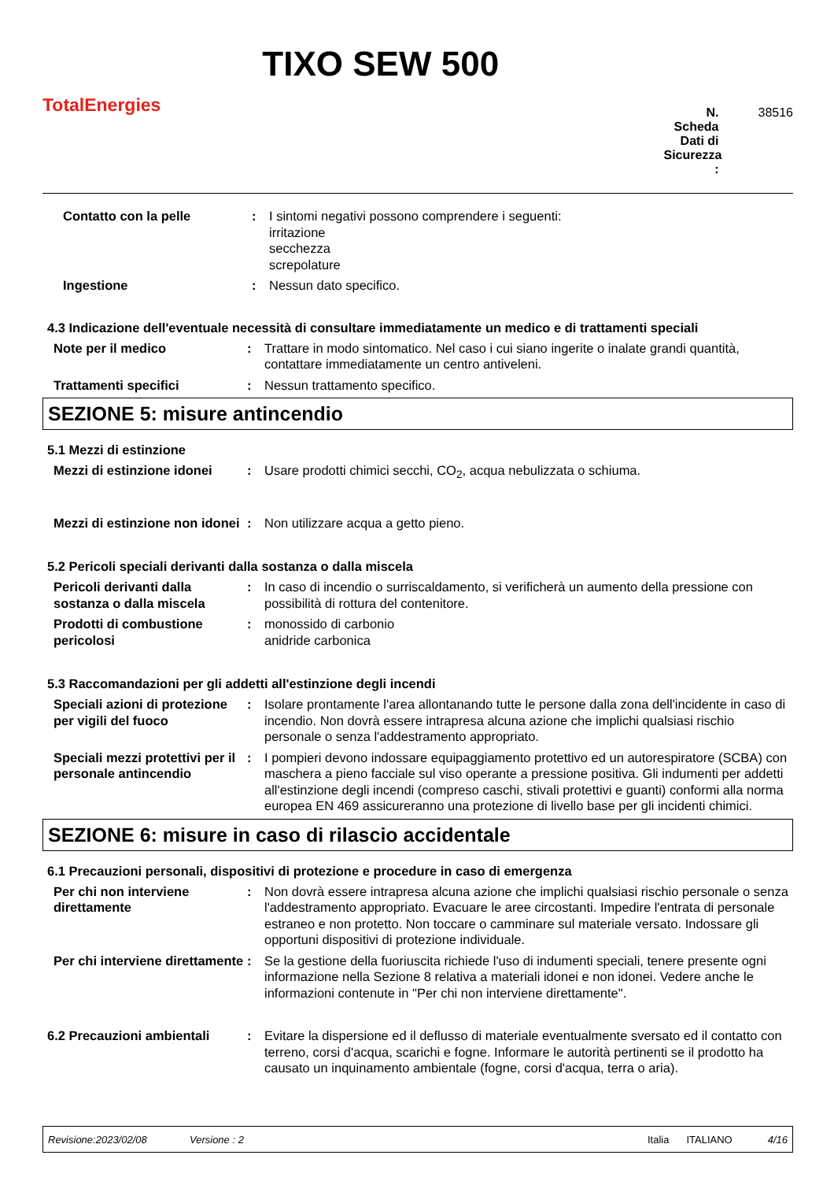TotalEnergies
TIXO SEW 500
N. Scheda Dati di Sicurezza : 38516
Contatto con la pelle : I sintomi negativi possono comprendere i seguenti:
irritazione
secchezza
screpolature
Ingestione : Nessun dato specifico.
4.3 Indicazione dell'eventuale necessità di consultare immediatamente un medico e di trattamenti speciali
Note per il medico : Trattare in modo sintomatico. Nel caso i cui siano ingerite o inalate grandi quantità, contattare immediatamente un centro antiveleni.
Trattamenti specifici : Nessun trattamento specifico.
SEZIONE 5: misure antincendio
5.1 Mezzi di estinzione
Mezzi di estinzione idonei
: Usare prodotti chimici secchi, CO<sub>2</sub>, acqua nebulizzata o schiuma.
Mezzi di estinzione non idonei
: Non utilizzare acqua a getto pieno.
5.2 Pericoli speciali derivanti dalla sostanza o dalla miscela
Pericoli derivanti dalla sostanza o dalla miscela
: In caso di incendio o surriscaldamento, si verificherà un aumento della pressione con possibilità di rottura del contenitore.
Prodotti di combustione pericolosi
: monossido di carbonio
anidride carbonica
5.3 Raccomandazioni per gli addetti all'estinzione degli incendi
Speciali azioni di protezione per vigili del fuoco
: Isolare prontamente l'area allontanando tutte le persone dalla zona dell'incidente in caso di incendio. Non dovrà essere intrapresa alcuna azione che implichi qualsiasi rischio personale o senza l'addestramento appropriato.
Speciali mezzi protettivi per il personale antincendio
: I pompieri devono indossare equipaggiamento protettivo ed un autorespiratore (SCBA) con maschera a pieno facciale sul viso operante a pressione positiva. Gli indumenti per addetti all'estinzione degli incendi (compreso caschi, stivali protettivi e guanti) conformi alla norma europea EN 469 assicureranno una protezione di livello base per gli incidenti chimici.
SEZIONE 6: misure in caso di rilascio accidentale
6.1 Precauzioni personali, dispositivi di protezione e procedure in caso di emergenza
Per chi non interviene direttamente
: Non dovrà essere intrapresa alcuna azione che implichi qualsiasi rischio personale o senza l'addestramento appropriato. Evacuare le aree circostanti. Impedire l'entrata di personale estraneo e non protetto. Non toccare o camminare sul materiale versato. Indossare gli opportuni dispositivi di protezione individuale.
Per chi interviene direttamente
: Se la gestione della fuoriuscita richiede l'uso di indumenti speciali, tenere presente ogni informazione nella Sezione 8 relativa a materiali idonei e non idonei. Vedere anche le informazioni contenute in "Per chi non interviene direttamente".
6.2 Precauzioni ambientali
: Evitare la dispersione ed il deflusso di materiale eventualmente sversato ed il contatto con terreno, corsi d'acqua, scarichi e fogne. Informare le autorità pertinenti se il prodotto ha causato un inquinamento ambientale (fogne, corsi d'acqua, terra o aria).
Revisione:2023/02/08 Versione : 2 Italia ITALIANO 4/16